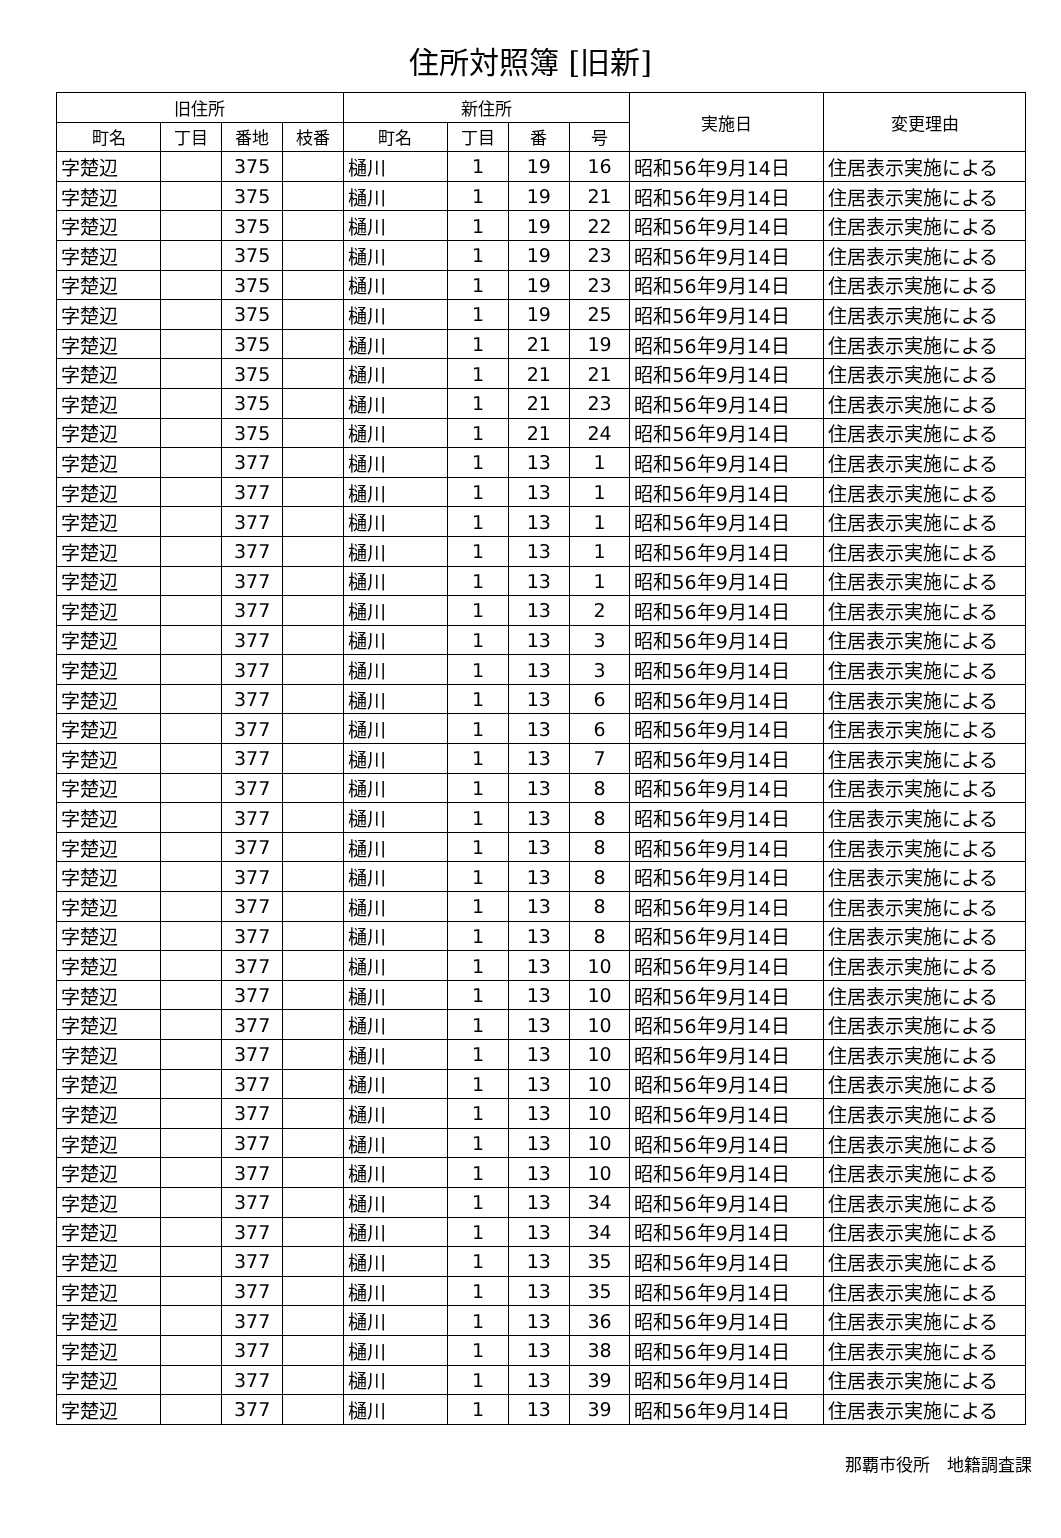住所対照簿 [旧新]
| 旧住所 | | | | 新住所 | | | | 実施日 | 変更理由 |
| --- | --- | --- | --- | --- | --- | --- | --- | --- | --- |
| 町名 | 丁目 | 番地 | 枝番 | 町名 | 丁目 | 番 | 号 | | |
| 字楚辺 | | 375 | | 樋川 | 1 | 19 | 16 | 昭和56年9月14日 | 住居表示実施による |
| 字楚辺 | | 375 | | 樋川 | 1 | 19 | 21 | 昭和56年9月14日 | 住居表示実施による |
| 字楚辺 | | 375 | | 樋川 | 1 | 19 | 22 | 昭和56年9月14日 | 住居表示実施による |
| 字楚辺 | | 375 | | 樋川 | 1 | 19 | 23 | 昭和56年9月14日 | 住居表示実施による |
| 字楚辺 | | 375 | | 樋川 | 1 | 19 | 23 | 昭和56年9月14日 | 住居表示実施による |
| 字楚辺 | | 375 | | 樋川 | 1 | 19 | 25 | 昭和56年9月14日 | 住居表示実施による |
| 字楚辺 | | 375 | | 樋川 | 1 | 21 | 19 | 昭和56年9月14日 | 住居表示実施による |
| 字楚辺 | | 375 | | 樋川 | 1 | 21 | 21 | 昭和56年9月14日 | 住居表示実施による |
| 字楚辺 | | 375 | | 樋川 | 1 | 21 | 23 | 昭和56年9月14日 | 住居表示実施による |
| 字楚辺 | | 375 | | 樋川 | 1 | 21 | 24 | 昭和56年9月14日 | 住居表示実施による |
| 字楚辺 | | 377 | | 樋川 | 1 | 13 | 1 | 昭和56年9月14日 | 住居表示実施による |
| 字楚辺 | | 377 | | 樋川 | 1 | 13 | 1 | 昭和56年9月14日 | 住居表示実施による |
| 字楚辺 | | 377 | | 樋川 | 1 | 13 | 1 | 昭和56年9月14日 | 住居表示実施による |
| 字楚辺 | | 377 | | 樋川 | 1 | 13 | 1 | 昭和56年9月14日 | 住居表示実施による |
| 字楚辺 | | 377 | | 樋川 | 1 | 13 | 1 | 昭和56年9月14日 | 住居表示実施による |
| 字楚辺 | | 377 | | 樋川 | 1 | 13 | 2 | 昭和56年9月14日 | 住居表示実施による |
| 字楚辺 | | 377 | | 樋川 | 1 | 13 | 3 | 昭和56年9月14日 | 住居表示実施による |
| 字楚辺 | | 377 | | 樋川 | 1 | 13 | 3 | 昭和56年9月14日 | 住居表示実施による |
| 字楚辺 | | 377 | | 樋川 | 1 | 13 | 6 | 昭和56年9月14日 | 住居表示実施による |
| 字楚辺 | | 377 | | 樋川 | 1 | 13 | 6 | 昭和56年9月14日 | 住居表示実施による |
| 字楚辺 | | 377 | | 樋川 | 1 | 13 | 7 | 昭和56年9月14日 | 住居表示実施による |
| 字楚辺 | | 377 | | 樋川 | 1 | 13 | 8 | 昭和56年9月14日 | 住居表示実施による |
| 字楚辺 | | 377 | | 樋川 | 1 | 13 | 8 | 昭和56年9月14日 | 住居表示実施による |
| 字楚辺 | | 377 | | 樋川 | 1 | 13 | 8 | 昭和56年9月14日 | 住居表示実施による |
| 字楚辺 | | 377 | | 樋川 | 1 | 13 | 8 | 昭和56年9月14日 | 住居表示実施による |
| 字楚辺 | | 377 | | 樋川 | 1 | 13 | 8 | 昭和56年9月14日 | 住居表示実施による |
| 字楚辺 | | 377 | | 樋川 | 1 | 13 | 8 | 昭和56年9月14日 | 住居表示実施による |
| 字楚辺 | | 377 | | 樋川 | 1 | 13 | 10 | 昭和56年9月14日 | 住居表示実施による |
| 字楚辺 | | 377 | | 樋川 | 1 | 13 | 10 | 昭和56年9月14日 | 住居表示実施による |
| 字楚辺 | | 377 | | 樋川 | 1 | 13 | 10 | 昭和56年9月14日 | 住居表示実施による |
| 字楚辺 | | 377 | | 樋川 | 1 | 13 | 10 | 昭和56年9月14日 | 住居表示実施による |
| 字楚辺 | | 377 | | 樋川 | 1 | 13 | 10 | 昭和56年9月14日 | 住居表示実施による |
| 字楚辺 | | 377 | | 樋川 | 1 | 13 | 10 | 昭和56年9月14日 | 住居表示実施による |
| 字楚辺 | | 377 | | 樋川 | 1 | 13 | 10 | 昭和56年9月14日 | 住居表示実施による |
| 字楚辺 | | 377 | | 樋川 | 1 | 13 | 10 | 昭和56年9月14日 | 住居表示実施による |
| 字楚辺 | | 377 | | 樋川 | 1 | 13 | 34 | 昭和56年9月14日 | 住居表示実施による |
| 字楚辺 | | 377 | | 樋川 | 1 | 13 | 34 | 昭和56年9月14日 | 住居表示実施による |
| 字楚辺 | | 377 | | 樋川 | 1 | 13 | 35 | 昭和56年9月14日 | 住居表示実施による |
| 字楚辺 | | 377 | | 樋川 | 1 | 13 | 35 | 昭和56年9月14日 | 住居表示実施による |
| 字楚辺 | | 377 | | 樋川 | 1 | 13 | 36 | 昭和56年9月14日 | 住居表示実施による |
| 字楚辺 | | 377 | | 樋川 | 1 | 13 | 38 | 昭和56年9月14日 | 住居表示実施による |
| 字楚辺 | | 377 | | 樋川 | 1 | 13 | 39 | 昭和56年9月14日 | 住居表示実施による |
| 字楚辺 | | 377 | | 樋川 | 1 | 13 | 39 | 昭和56年9月14日 | 住居表示実施による |
那覇市役所　地籍調査課